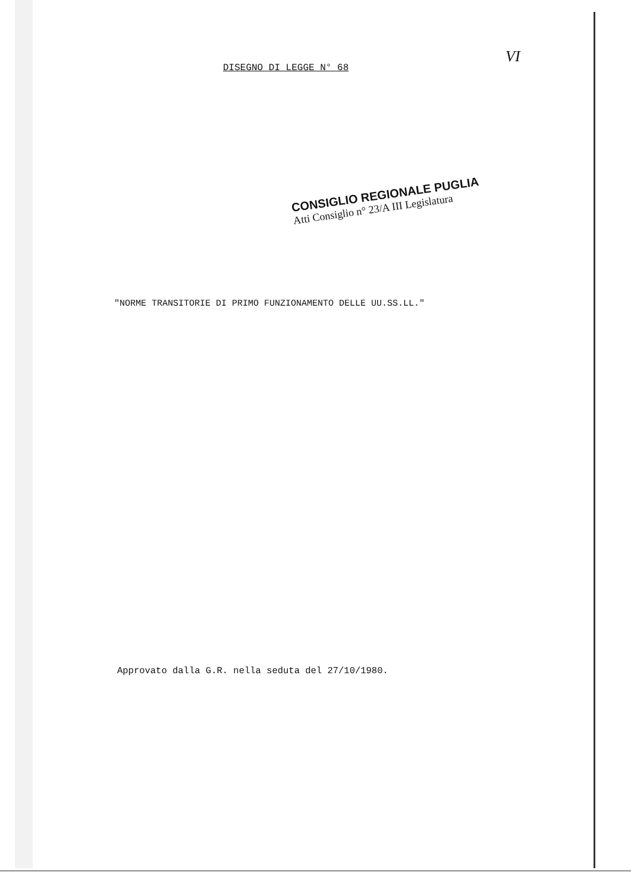DISEGNO DI LEGGE N° 68
VI
CONSIGLIO REGIONALE PUGLIA
Atti Consiglio n° 23/A III Legislatura
"NORME TRANSITORIE DI PRIMO FUNZIONAMENTO DELLE UU.SS.LL."
Approvato dalla G.R. nella seduta del 27/10/1980.